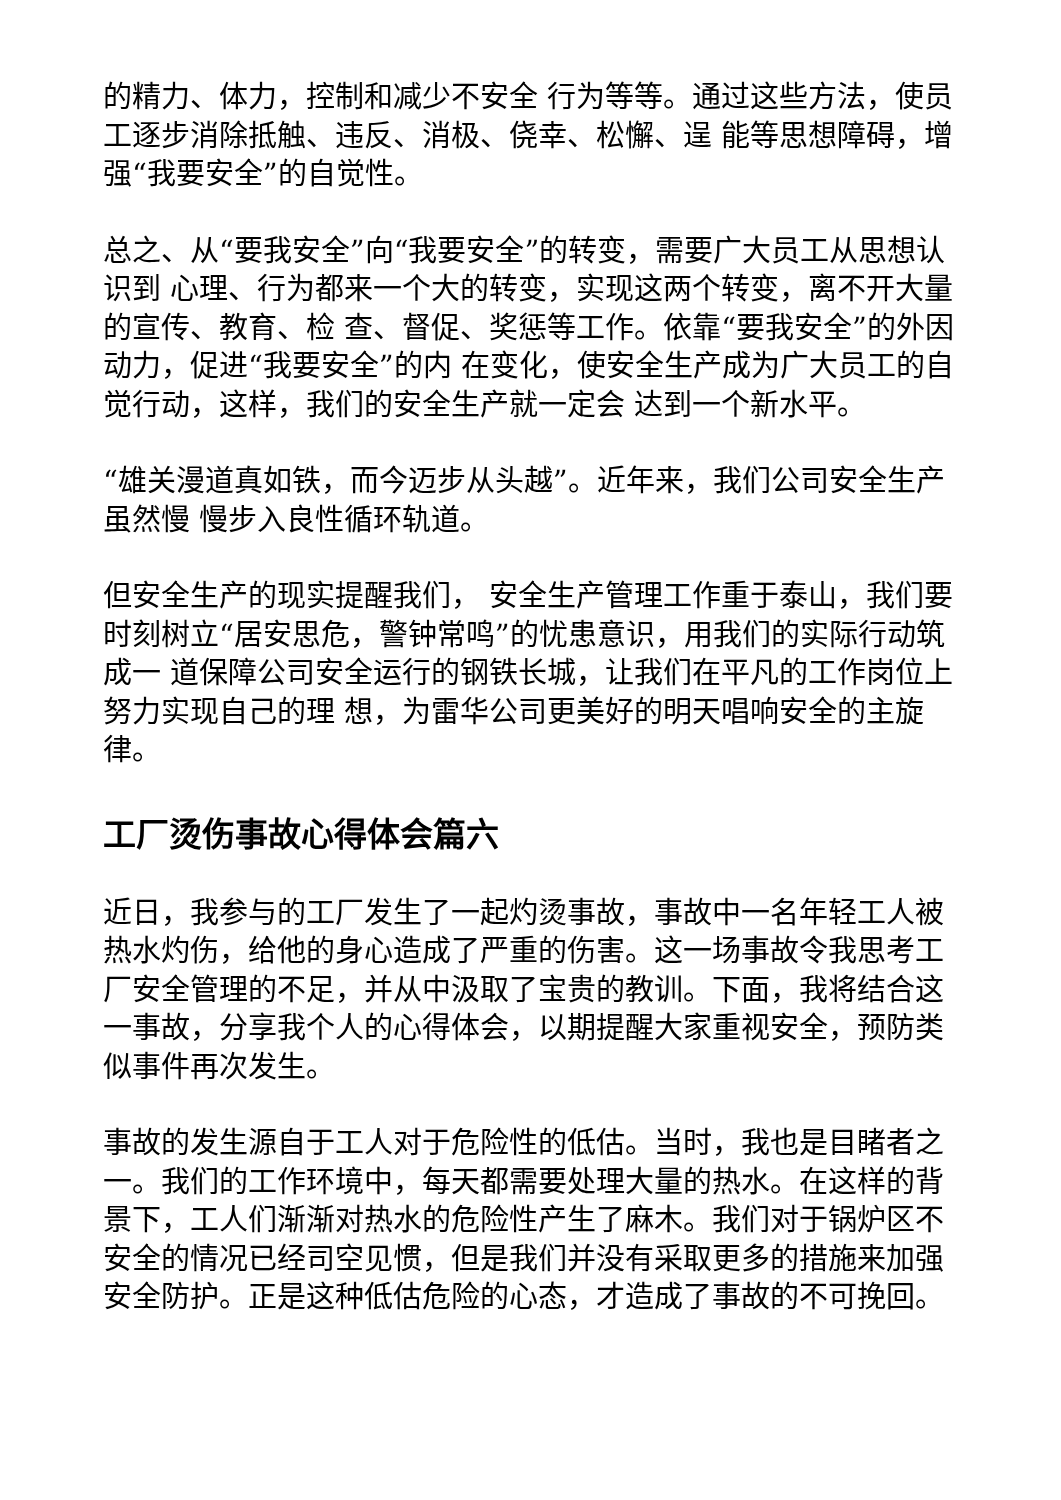的精力、体力，控制和减少不安全 行为等等。通过这些方法，使员工逐步消除抵触、违反、消极、侥幸、松懈、逞 能等思想障碍，增强“我要安全”的自觉性。
总之、从“要我安全”向“我要安全”的转变，需要广大员工从思想认识到 心理、行为都来一个大的转变，实现这两个转变，离不开大量的宣传、教育、检 查、督促、奖惩等工作。依靠“要我安全”的外因动力，促进“我要安全”的内 在变化，使安全生产成为广大员工的自觉行动，这样，我们的安全生产就一定会 达到一个新水平。
“雄关漫道真如铁，而今迈步从头越”。近年来，我们公司安全生产虽然慢 慢步入良性循环轨道。
但安全生产的现实提醒我们， 安全生产管理工作重于泰山，我们要时刻树立“居安思危，警钟常鸣”的忧患意识，用我们的实际行动筑成一 道保障公司安全运行的钢铁长城，让我们在平凡的工作岗位上努力实现自己的理 想，为雷华公司更美好的明天唱响安全的主旋律。
工厂烫伤事故心得体会篇六
近日，我参与的工厂发生了一起灼烫事故，事故中一名年轻工人被热水灼伤，给他的身心造成了严重的伤害。这一场事故令我思考工厂安全管理的不足，并从中汲取了宝贵的教训。下面，我将结合这一事故，分享我个人的心得体会，以期提醒大家重视安全，预防类似事件再次发生。
事故的发生源自于工人对于危险性的低估。当时，我也是目睹者之一。我们的工作环境中，每天都需要处理大量的热水。在这样的背景下，工人们渐渐对热水的危险性产生了麻木。我们对于锅炉区不安全的情况已经司空见惯，但是我们并没有采取更多的措施来加强安全防护。正是这种低估危险的心态，才造成了事故的不可挽回。